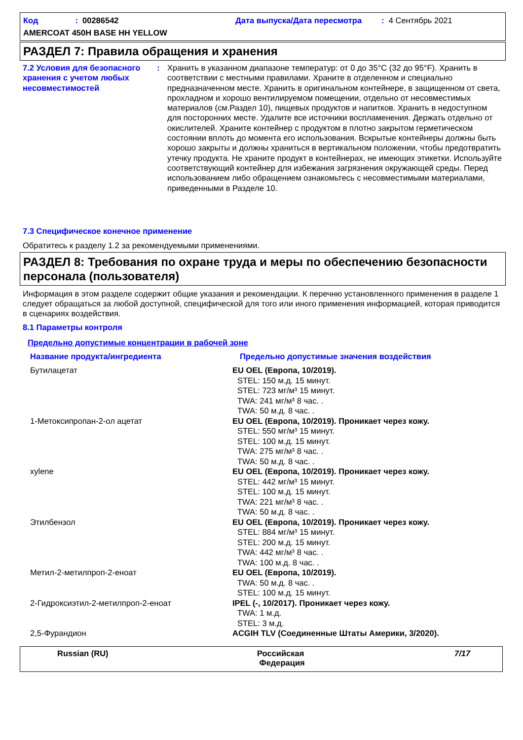Код: 00286542 Дата выпуска/Дата пересмотра: 4 Сентябрь 2021
AMERCOAT 450H BASE HH YELLOW
РАЗДЕЛ 7: Правила обращения и хранения
7.2 Условия для безопасного хранения с учетом любых несовместимостей
: Хранить в указанном диапазоне температур: от 0 до 35°C (32 до 95°F). Хранить в соответствии с местными правилами. Храните в отделенном и специально предназначенном месте. Хранить в оригинальном контейнере, в защищенном от света, прохладном и хорошо вентилируемом помещении, отдельно от несовместимых материалов (см.Раздел 10), пищевых продуктов и напитков. Хранить в недоступном для посторонних месте. Удалите все источники воспламенения. Держать отдельно от окислителей. Храните контейнер с продуктом в плотно закрытом герметическом состоянии вплоть до момента его использования. Вскрытые контейнеры должны быть хорошо закрыты и должны храниться в вертикальном положении, чтобы предотвратить утечку продукта. Не храните продукт в контейнерах, не имеющих этикетки. Используйте соответствующий контейнер для избежания загрязнения окружающей среды. Перед использованием либо обращением ознакомьтесь с несовместимыми материалами, приведенными в Разделе 10.
7.3 Специфическое конечное применение
Обратитесь к разделу 1.2 за рекомендуемыми применениями.
РАЗДЕЛ 8: Требования по охране труда и меры по обеспечению безопасности персонала (пользователя)
Информация в этом разделе содержит общие указания и рекомендации. К перечню установленного применения в разделе 1 следует обращаться за любой доступной, специфической для того или иного применения информацией, которая приводится в сценариях воздействия.
8.1 Параметры контроля
Предельно допустимые концентрации в рабочей зоне
| Название продукта/ингредиента | Предельно допустимые значения воздействия |
| Бутилацетат | EU OEL (Европа, 10/2019). STEL: 150 м.д. 15 минут. STEL: 723 мг/м³ 15 минут. TWA: 241 мг/м³ 8 час. . TWA: 50 м.д. 8 час. . |
| 1-Метоксипропан-2-ол ацетат | EU OEL (Европа, 10/2019). Проникает через кожу. STEL: 550 мг/м³ 15 минут. STEL: 100 м.д. 15 минут. TWA: 275 мг/м³ 8 час. . TWA: 50 м.д. 8 час. . |
| xylene | EU OEL (Европа, 10/2019). Проникает через кожу. STEL: 442 мг/м³ 15 минут. STEL: 100 м.д. 15 минут. TWA: 221 мг/м³ 8 час. . TWA: 50 м.д. 8 час. . |
| Этилбензол | EU OEL (Европа, 10/2019). Проникает через кожу. STEL: 884 мг/м³ 15 минут. STEL: 200 м.д. 15 минут. TWA: 442 мг/м³ 8 час. . TWA: 100 м.д. 8 час. . |
| Метил-2-метилпроп-2-еноат | EU OEL (Европа, 10/2019). TWA: 50 м.д. 8 час. . STEL: 100 м.д. 15 минут. |
| 2-Гидроксиэтил-2-метилпроп-2-еноат | IPEL (-, 10/2017). Проникает через кожу. TWA: 1 м.д. STEL: 3 м.д. |
| 2,5-Фурандион | ACGIH TLV (Соединенные Штаты Америки, 3/2020). |
Russian (RU) Российская
Федерация
7/17